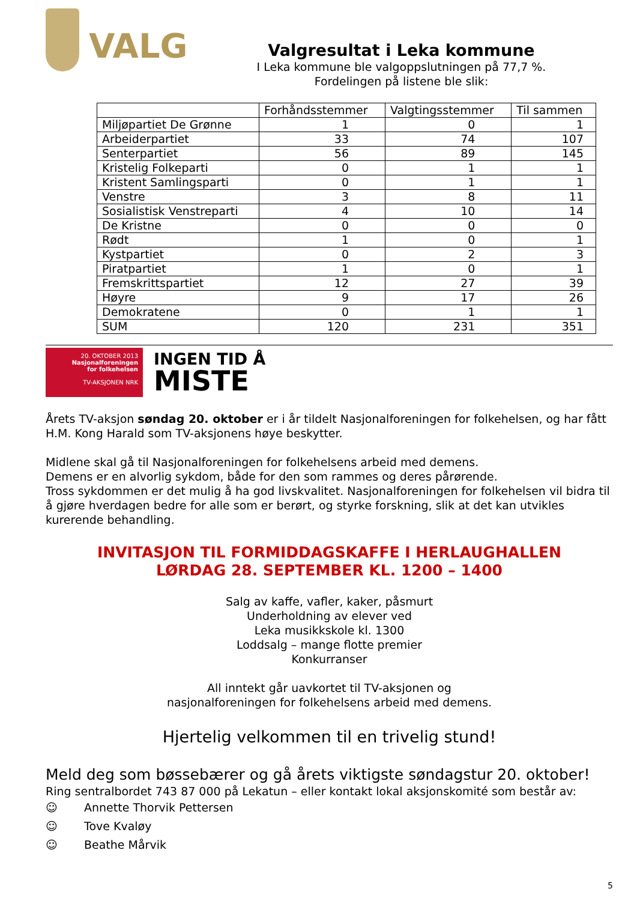VALG
Valgresultat i Leka kommune
I Leka kommune ble valgoppslutningen på 77,7 %.
Fordelingen på listene ble slik:
| | Forhåndsstemmer | Valgtingsstemmer | Til sammen |
| --- | --- | --- | --- |
| Miljøpartiet De Grønne | 1 | 0 | 1 |
| Arbeiderpartiet | 33 | 74 | 107 |
| Senterpartiet | 56 | 89 | 145 |
| Kristelig Folkeparti | 0 | 1 | 1 |
| Kristent Samlingsparti | 0 | 1 | 1 |
| Venstre | 3 | 8 | 11 |
| Sosialistisk Venstreparti | 4 | 10 | 14 |
| De Kristne | 0 | 0 | 0 |
| Rødt | 1 | 0 | 1 |
| Kystpartiet | 0 | 2 | 3 |
| Piratpartiet | 1 | 0 | 1 |
| Fremskrittspartiet | 12 | 27 | 39 |
| Høyre | 9 | 17 | 26 |
| Demokratene | 0 | 1 | 1 |
| SUM | 120 | 231 | 351 |
20. OKTOBER 2013
Nasjonalforeningen
for folkehelsen
TV-AKSJONEN NRK
INGEN TID Å
MISTE
Årets TV-aksjon søndag 20. oktober er i år tildelt Nasjonalforeningen for folkehelsen, og har fått H.M. Kong Harald som TV-aksjonens høye beskytter.
Midlene skal gå til Nasjonalforeningen for folkehelsens arbeid med demens.
Demens er en alvorlig sykdom, både for den som rammes og deres pårørende.
Tross sykdommen er det mulig å ha god livskvalitet. Nasjonalforeningen for folkehelsen vil bidra til å gjøre hverdagen bedre for alle som er berørt, og styrke forskning, slik at det kan utvikles kurerende behandling.
INVITASJON TIL FORMIDDAGSKAFFE I HERLAUGHALLEN
LØRDAG 28. SEPTEMBER KL. 1200 – 1400
Salg av kaffe, vafler, kaker, påsmurt
Underholdning av elever ved
Leka musikkskole kl. 1300
Loddsalg – mange flotte premier
Konkurranser
All inntekt går uavkortet til TV-aksjonen og
nasjonalforeningen for folkehelsens arbeid med demens.
Hjertelig velkommen til en trivelig stund!
Meld deg som bøssebærer og gå årets viktigste søndagstur 20. oktober!
Ring sentralbordet 743 87 000 på Lekatun – eller kontakt lokal aksjonskomité som består av:
☺ Annette Thorvik Pettersen
☺ Tove Kvaløy
☺ Beathe Mårvik
5